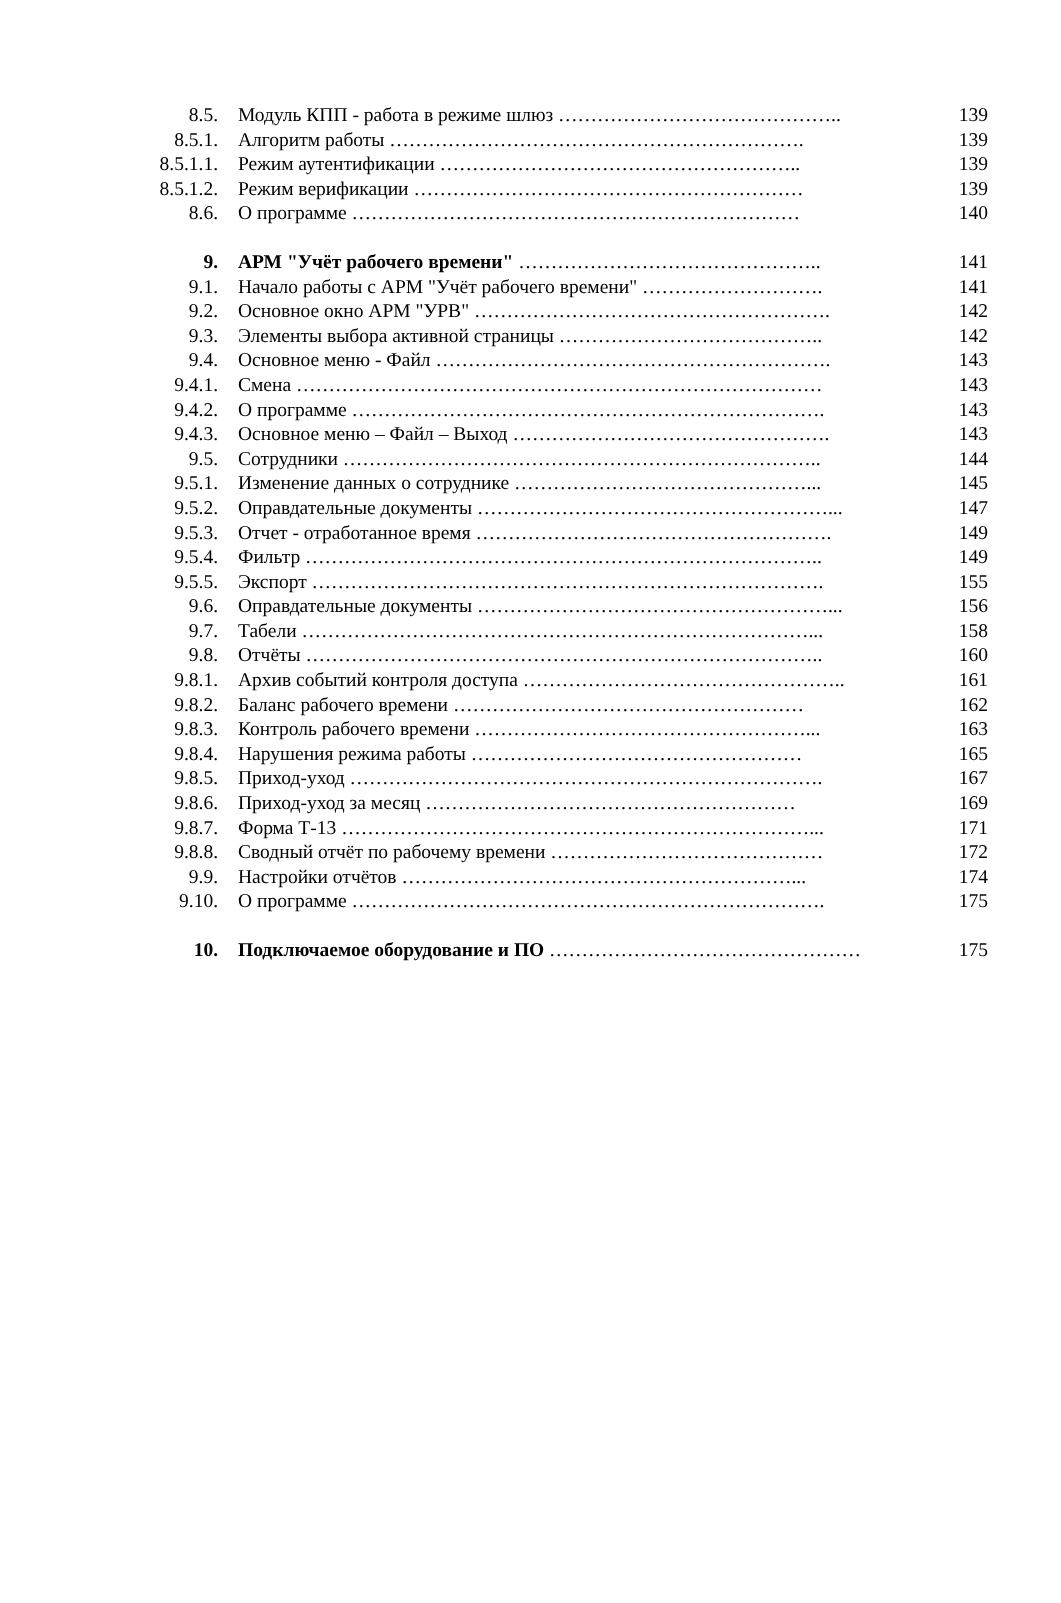8.5. Модуль КПП - работа в режиме шлюз …………………………………….. 139
8.5.1. Алгоритм работы ………………………………………………………. 139
8.5.1.1. Режим аутентификации ……………………………………………….. 139
8.5.1.2. Режим верификации …………………………………………………… 139
8.6. О программе …………………………………………………………… 140
9. АРМ "Учёт рабочего времени" ……………………………………….. 141
9.1. Начало работы с АРМ "Учёт рабочего времени" ………………………. 141
9.2. Основное окно АРМ "УРВ" ………………………………………………. 142
9.3. Элементы выбора активной страницы ………………………………….. 142
9.4. Основное меню - Файл ……………………………………………………. 143
9.4.1. Смена ……………………………………………………………………… 143
9.4.2. О программе ………………………………………………………………. 143
9.4.3. Основное меню – Файл – Выход …………………………………………. 143
9.5. Сотрудники ……………………………………………………………….. 144
9.5.1. Изменение данных о сотруднике ………………………………………... 145
9.5.2. Оправдательные документы ………………………………………………... 147
9.5.3. Отчет - отработанное время ………………………………………………. 149
9.5.4. Фильтр …………………………………………………………………….. 149
9.5.5. Экспорт ……………………………………………………………………. 155
9.6. Оправдательные документы ………………………………………………... 156
9.7. Табели ……………………………………………………………………... 158
9.8. Отчёты …………………………………………………………………….. 160
9.8.1. Архив событий контроля доступа ………………………………………….. 161
9.8.2. Баланс рабочего времени ……………………………………………… 162
9.8.3. Контроль рабочего времени ……………………………………………... 163
9.8.4. Нарушения режима работы …………………………………………… 165
9.8.5. Приход-уход ………………………………………………………………. 167
9.8.6. Приход-уход за месяц ………………………………………………… 169
9.8.7. Форма Т-13 ………………………………………………………………... 171
9.8.8. Сводный отчёт по рабочему времени …………………………………… 172
9.9. Настройки отчётов ……………………………………………………... 174
9.10. О программе ………………………………………………………………. 175
10. Подключаемое оборудование и ПО ………………………………………… 175